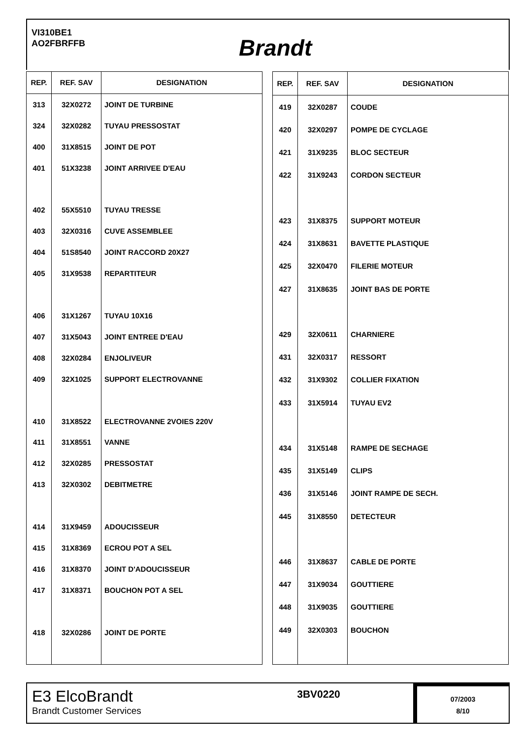VI310BE1
AO2FBRFFB
Brandt
| REP. | REF. SAV | DESIGNATION |
| --- | --- | --- |
| 313 | 32X0272 | JOINT DE TURBINE |
| 324 | 32X0282 | TUYAU PRESSOSTAT |
| 400 | 31X8515 | JOINT DE POT |
| 401 | 51X3238 | JOINT ARRIVEE D'EAU |
| 402 | 55X5510 | TUYAU TRESSE |
| 403 | 32X0316 | CUVE ASSEMBLEE |
| 404 | 51S8540 | JOINT RACCORD 20X27 |
| 405 | 31X9538 | REPARTITEUR |
| 406 | 31X1267 | TUYAU 10X16 |
| 407 | 31X5043 | JOINT ENTREE D'EAU |
| 408 | 32X0284 | ENJOLIVEUR |
| 409 | 32X1025 | SUPPORT ELECTROVANNE |
| 410 | 31X8522 | ELECTROVANNE 2VOIES 220V |
| 411 | 31X8551 | VANNE |
| 412 | 32X0285 | PRESSOSTAT |
| 413 | 32X0302 | DEBITMETRE |
| 414 | 31X9459 | ADOUCISSEUR |
| 415 | 31X8369 | ECROU POT A SEL |
| 416 | 31X8370 | JOINT D'ADOUCISSEUR |
| 417 | 31X8371 | BOUCHON POT A SEL |
| 418 | 32X0286 | JOINT DE PORTE |
| REP. | REF. SAV | DESIGNATION |
| --- | --- | --- |
| 419 | 32X0287 | COUDE |
| 420 | 32X0297 | POMPE DE CYCLAGE |
| 421 | 31X9235 | BLOC SECTEUR |
| 422 | 31X9243 | CORDON SECTEUR |
| 423 | 31X8375 | SUPPORT MOTEUR |
| 424 | 31X8631 | BAVETTE PLASTIQUE |
| 425 | 32X0470 | FILERIE MOTEUR |
| 427 | 31X8635 | JOINT BAS DE PORTE |
| 429 | 32X0611 | CHARNIERE |
| 431 | 32X0317 | RESSORT |
| 432 | 31X9302 | COLLIER FIXATION |
| 433 | 31X5914 | TUYAU EV2 |
| 434 | 31X5148 | RAMPE DE SECHAGE |
| 435 | 31X5149 | CLIPS |
| 436 | 31X5146 | JOINT RAMPE DE SECH. |
| 445 | 31X8550 | DETECTEUR |
| 446 | 31X8637 | CABLE DE PORTE |
| 447 | 31X9034 | GOUTTIERE |
| 448 | 31X9035 | GOUTTIERE |
| 449 | 32X0303 | BOUCHON |
E3 ElcoBrandt
Brandt Customer Services
3BV0220
07/2003
8/10